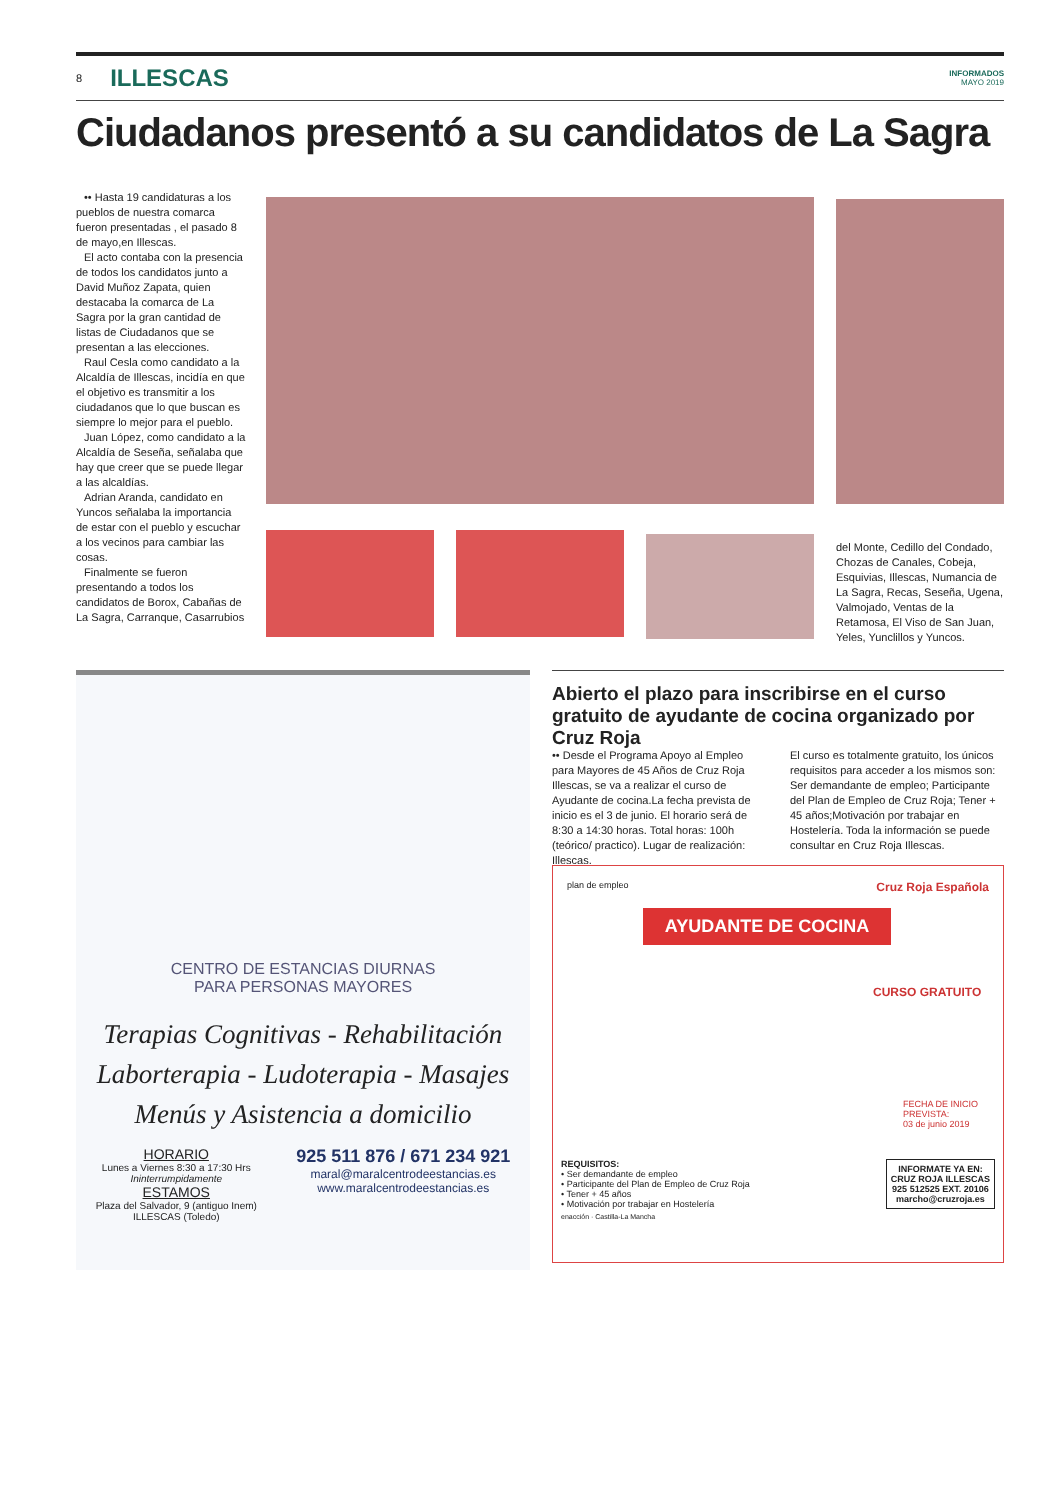8 ILLESCAS
INFORMADOS
MAYO 2019
Ciudadanos presentó a su candidatos de La Sagra
•• Hasta 19 candidaturas a los pueblos de nuestra comarca fueron presentadas , el pasado 8 de mayo,en Illescas.
El acto contaba con la presencia de todos los candidatos junto a David Muñoz Zapata, quien destacaba la comarca de La Sagra por la gran cantidad de listas de Ciudadanos que se presentan a las elecciones.
Raul Cesla como candidato a la Alcaldía de Illescas, incidía en que el objetivo es transmitir a los ciudadanos que lo que buscan es siempre lo mejor para el pueblo.
Juan López, como candidato a la Alcaldía de Seseña, señalaba que hay que creer que se puede llegar a las alcaldías.
Adrian Aranda, candidato en Yuncos señalaba la importancia de estar con el pueblo y escuchar a los vecinos para cambiar las cosas.
Finalmente se fueron presentando a todos los candidatos de Borox, Cabañas de La Sagra, Carranque, Casarrubios
del Monte, Cedillo del Condado, Chozas de Canales, Cobeja, Esquivias, Illescas, Numancia de La Sagra, Recas, Seseña, Ugena, Valmojado, Ventas de la Retamosa, El Viso de San Juan, Yeles, Yunclillos y Yuncos.
CENTRO DE ESTANCIAS DIURNAS
PARA PERSONAS MAYORES
Terapias Cognitivas - Rehabilitación
Laborterapia - Ludoterapia - Masajes
Menús y Asistencia a domicilio
HORARIO
Lunes a Viernes 8:30 a 17:30 Hrs
Ininterrumpidamente
ESTAMOS
Plaza del Salvador, 9 (antiguo Inem)
ILLESCAS (Toledo)
925 511 876 / 671 234 921
maral@maralcentrodeestancias.es
www.maralcentrodeestancias.es
Abierto el plazo para inscribirse en el curso gratuito de ayudante de cocina organizado por Cruz Roja
•• Desde el Programa Apoyo al Empleo para Mayores de 45 Años de Cruz Roja Illescas, se va a realizar el curso de Ayudante de cocina.La fecha prevista de inicio es el 3 de junio. El horario será de 8:30 a 14:30 horas. Total horas: 100h (teórico/ practico). Lugar de realización: Illescas.
El curso es totalmente gratuito, los únicos requisitos para acceder a los mismos son: Ser demandante de empleo; Participante del Plan de Empleo de Cruz Roja; Tener + 45 años;Motivación por trabajar en Hostelería. Toda la información se puede consultar en Cruz Roja Illescas.
plan de empleo Cruz Roja Española
AYUDANTE DE COCINA
CURSO GRATUITO
FECHA DE INICIO PREVISTA:
03 de junio 2019
REQUISITOS:
• Ser demandante de empleo
• Participante del Plan de Empleo de Cruz Roja
• Tener + 45 años
• Motivación por trabajar en Hostelería
INFORMATE YA EN:
CRUZ ROJA ILLESCAS
925 512525 EXT. 20106
marcho@cruzroja.es
enacción · Castilla-La Mancha